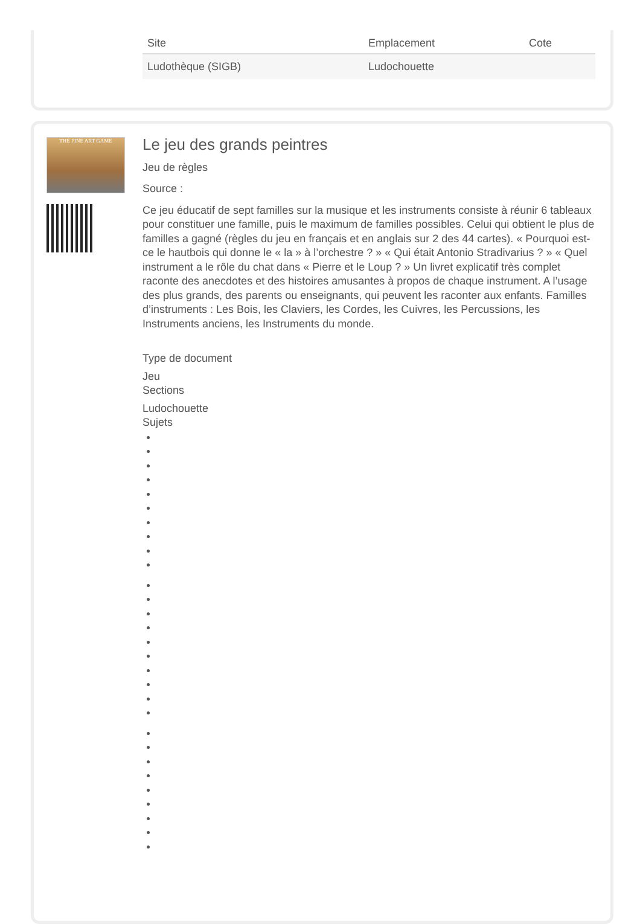| Site | Emplacement | Cote |
| --- | --- | --- |
| Ludothèque (SIGB) | Ludochouette | |
THE FINE ART GAME
Le jeu des grands peintres
Jeu de règles
Source :
Ce jeu éducatif de sept familles sur la musique et les instruments consiste à réunir 6 tableaux pour constituer une famille, puis le maximum de familles possibles. Celui qui obtient le plus de familles a gagné (règles du jeu en français et en anglais sur 2 des 44 cartes). « Pourquoi est-ce le hautbois qui donne le « la » à l’orchestre ? » « Qui était Antonio Stradivarius ? » « Quel instrument a le rôle du chat dans « Pierre et le Loup ? » Un livret explicatif très complet raconte des anecdotes et des histoires amusantes à propos de chaque instrument. A l’usage des plus grands, des parents ou enseignants, qui peuvent les raconter aux enfants. Familles d’instruments : Les Bois, les Claviers, les Cordes, les Cuivres, les Percussions, les Instruments anciens, les Instruments du monde.
Type de document
Jeu
Sections
Ludochouette
Sujets